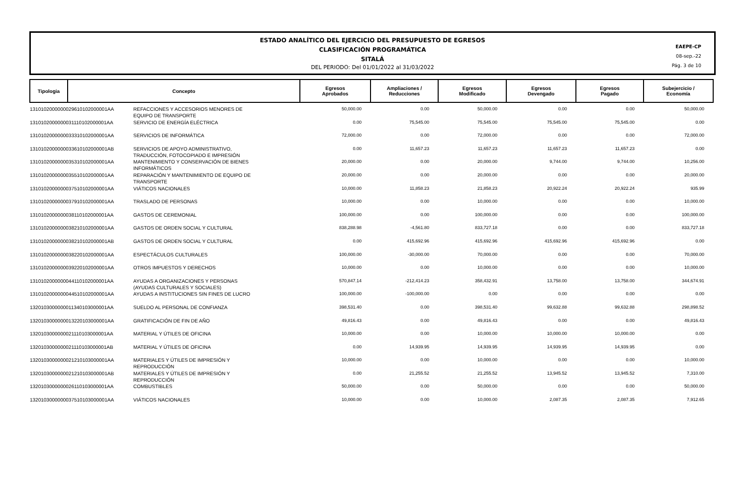ESTADO ANALÍTICO DEL EJERCICIO DEL PRESUPUESTO DE EGRESOS
CLASIFICACIÓN PROGRAMÁTICA
SITALÁ
DEL PERIODO: Del 01/01/2022 al 31/03/2022
EAEPE-CP
08-sep.-22
Pág. 3 de 10
| Tipologia | Concepto | | Egresos Aprobados | Ampliaciones / Reducciones | Egresos Modificado | Egresos Devengado | Egresos Pagado | Subejercicio / Economía |
| --- | --- | --- | --- | --- | --- | --- | --- | --- |
| 1310102000000029610102000001AA | | REFACCIONES Y ACCESORIOS MENORES DE EQUIPO DE TRANSPORTE | 50,000.00 | 0.00 | 50,000.00 | 0.00 | 0.00 | 50,000.00 |
| 1310102000000031110102000001AA | | SERVICIO DE ENERGÍA ELÉCTRICA | 0.00 | 75,545.00 | 75,545.00 | 75,545.00 | 75,545.00 | 0.00 |
| 1310102000000033310102000001AA | | SERVICIOS DE INFORMÁTICA | 72,000.00 | 0.00 | 72,000.00 | 0.00 | 0.00 | 72,000.00 |
| 1310102000000033610102000001AB | | SERVICIOS DE APOYO ADMINISTRATIVO, TRADUCCIÓN, FOTOCOPIADO E IMPRESIÓN | 0.00 | 11,657.23 | 11,657.23 | 11,657.23 | 11,657.23 | 0.00 |
| 1310102000000035310102000001AA | | MANTENIMIENTO Y CONSERVACIÓN DE BIENES INFORMÁTICOS | 20,000.00 | 0.00 | 20,000.00 | 9,744.00 | 9,744.00 | 10,256.00 |
| 1310102000000035510102000001AA | | REPARACIÓN Y MANTENIMIENTO DE EQUIPO DE TRANSPORTE | 20,000.00 | 0.00 | 20,000.00 | 0.00 | 0.00 | 20,000.00 |
| 1310102000000037510102000001AA | | VIÁTICOS NACIONALES | 10,000.00 | 11,858.23 | 21,858.23 | 20,922.24 | 20,922.24 | 935.99 |
| 1310102000000037910102000001AA | | TRASLADO DE PERSONAS | 10,000.00 | 0.00 | 10,000.00 | 0.00 | 0.00 | 10,000.00 |
| 1310102000000038110102000001AA | | GASTOS DE CEREMONIAL | 100,000.00 | 0.00 | 100,000.00 | 0.00 | 0.00 | 100,000.00 |
| 1310102000000038210102000001AA | | GASTOS DE ORDEN SOCIAL Y CULTURAL | 838,288.98 | -4,561.80 | 833,727.18 | 0.00 | 0.00 | 833,727.18 |
| 1310102000000038210102000001AB | | GASTOS DE ORDEN SOCIAL Y CULTURAL | 0.00 | 415,692.96 | 415,692.96 | 415,692.96 | 415,692.96 | 0.00 |
| 1310102000000038220102000001AA | | ESPECTÁCULOS CULTURALES | 100,000.00 | -30,000.00 | 70,000.00 | 0.00 | 0.00 | 70,000.00 |
| 1310102000000039220102000001AA | | OTROS IMPUESTOS Y DERECHOS | 10,000.00 | 0.00 | 10,000.00 | 0.00 | 0.00 | 10,000.00 |
| 1310102000000044110102000001AA | | AYUDAS A ORGANIZACIONES Y PERSONAS (AYUDAS CULTURALES Y SOCIALES) | 570,847.14 | -212,414.23 | 358,432.91 | 13,758.00 | 13,758.00 | 344,674.91 |
| 1310102000000044510102000001AA | | AYUDAS A INSTITUCIONES SIN FINES DE LUCRO | 100,000.00 | -100,000.00 | 0.00 | 0.00 | 0.00 | 0.00 |
| 1320103000000011340103000001AA | | SUELDO AL PERSONAL DE CONFIANZA | 398,531.40 | 0.00 | 398,531.40 | 99,632.88 | 99,632.88 | 298,898.52 |
| 1320103000000013220103000001AA | | GRATIFICACIÓN DE FIN DE AÑO | 49,816.43 | 0.00 | 49,816.43 | 0.00 | 0.00 | 49,816.43 |
| 1320103000000021110103000001AA | | MATERIAL Y ÚTILES DE OFICINA | 10,000.00 | 0.00 | 10,000.00 | 10,000.00 | 10,000.00 | 0.00 |
| 1320103000000021110103000001AB | | MATERIAL Y ÚTILES DE OFICINA | 0.00 | 14,939.95 | 14,939.95 | 14,939.95 | 14,939.95 | 0.00 |
| 1320103000000021210103000001AA | | MATERIALES Y ÚTILES DE IMPRESIÓN Y REPRODUCCIÓN | 10,000.00 | 0.00 | 10,000.00 | 0.00 | 0.00 | 10,000.00 |
| 1320103000000021210103000001AB | | MATERIALES Y ÚTILES DE IMPRESIÓN Y REPRODUCCIÓN | 0.00 | 21,255.52 | 21,255.52 | 13,945.52 | 13,945.52 | 7,310.00 |
| 1320103000000026110103000001AA | | COMBUSTIBLES | 50,000.00 | 0.00 | 50,000.00 | 0.00 | 0.00 | 50,000.00 |
| 1320103000000037510103000001AA | | VIÁTICOS NACIONALES | 10,000.00 | 0.00 | 10,000.00 | 2,087.35 | 2,087.35 | 7,912.65 |